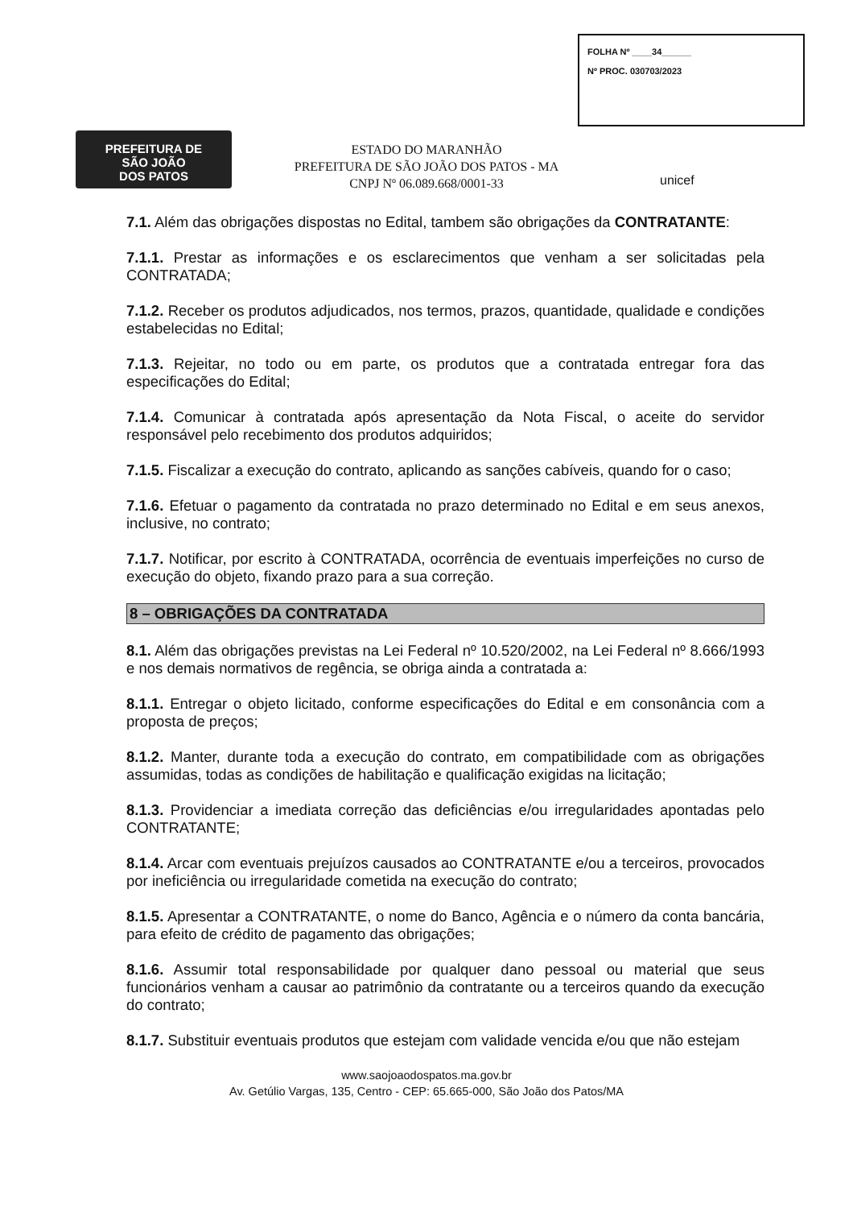FOLHA Nº ____34______
Nº PROC. 030703/2023
PREFEITURA DE
SÃO JOÃO
DOS PATOS
ESTADO DO MARANHÃO
PREFEITURA DE SÃO JOÃO DOS PATOS - MA
CNPJ Nº 06.089.668/0001-33
unicef
7.1. Além das obrigações dispostas no Edital, tambem são obrigações da CONTRATANTE:
7.1.1. Prestar as informações e os esclarecimentos que venham a ser solicitadas pela CONTRATADA;
7.1.2. Receber os produtos adjudicados, nos termos, prazos, quantidade, qualidade e condições estabelecidas no Edital;
7.1.3. Rejeitar, no todo ou em parte, os produtos que a contratada entregar fora das especificações do Edital;
7.1.4. Comunicar à contratada após apresentação da Nota Fiscal, o aceite do servidor responsável pelo recebimento dos produtos adquiridos;
7.1.5. Fiscalizar a execução do contrato, aplicando as sanções cabíveis, quando for o caso;
7.1.6. Efetuar o pagamento da contratada no prazo determinado no Edital e em seus anexos, inclusive, no contrato;
7.1.7. Notificar, por escrito à CONTRATADA, ocorrência de eventuais imperfeições no curso de execução do objeto, fixando prazo para a sua correção.
8 – OBRIGAÇÕES DA CONTRATADA
8.1. Além das obrigações previstas na Lei Federal nº 10.520/2002, na Lei Federal nº 8.666/1993 e nos demais normativos de regência, se obriga ainda a contratada a:
8.1.1. Entregar o objeto licitado, conforme especificações do Edital e em consonância com a proposta de preços;
8.1.2. Manter, durante toda a execução do contrato, em compatibilidade com as obrigações assumidas, todas as condições de habilitação e qualificação exigidas na licitação;
8.1.3. Providenciar a imediata correção das deficiências e/ou irregularidades apontadas pelo CONTRATANTE;
8.1.4. Arcar com eventuais prejuízos causados ao CONTRATANTE e/ou a terceiros, provocados por ineficiência ou irregularidade cometida na execução do contrato;
8.1.5. Apresentar a CONTRATANTE, o nome do Banco, Agência e o número da conta bancária, para efeito de crédito de pagamento das obrigações;
8.1.6. Assumir total responsabilidade por qualquer dano pessoal ou material que seus funcionários venham a causar ao patrimônio da contratante ou a terceiros quando da execução do contrato;
8.1.7. Substituir eventuais produtos que estejam com validade vencida e/ou que não estejam
www.saojoaodospatos.ma.gov.br
Av. Getúlio Vargas, 135, Centro - CEP: 65.665-000, São João dos Patos/MA